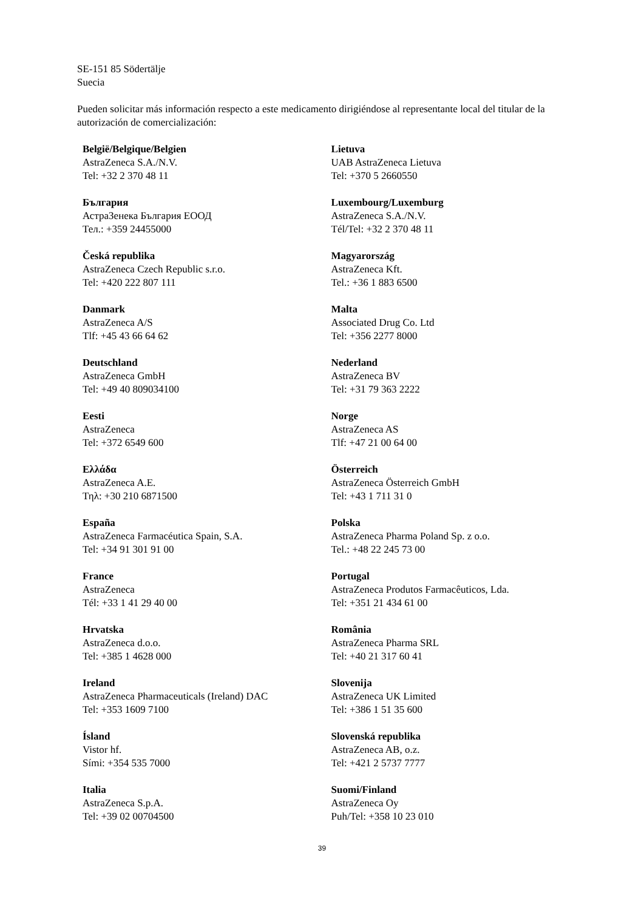SE-151 85 Södertälje
Suecia
Pueden solicitar más información respecto a este medicamento dirigiéndose al representante local del titular de la autorización de comercialización:
| België/Belgique/Belgien AstraZeneca S.A./N.V. Tel: +32 2 370 48 11 | Lietuva UAB AstraZeneca Lietuva Tel: +370 5 2660550 |
| България АстраЗенека България ЕООД Тел.: +359 24455000 | Luxembourg/Luxemburg AstraZeneca S.A./N.V. Tél/Tel: +32 2 370 48 11 |
| Česká republika AstraZeneca Czech Republic s.r.o. Tel: +420 222 807 111 | Magyarország AstraZeneca Kft. Tel.: +36 1 883 6500 |
| Danmark AstraZeneca A/S Tlf: +45 43 66 64 62 | Malta Associated Drug Co. Ltd Tel: +356 2277 8000 |
| Deutschland AstraZeneca GmbH Tel: +49 40 809034100 | Nederland AstraZeneca BV Tel: +31 79 363 2222 |
| Eesti AstraZeneca Tel: +372 6549 600 | Norge AstraZeneca AS Tlf: +47 21 00 64 00 |
| Ελλάδα AstraZeneca A.E. Τηλ: +30 210 6871500 | Österreich AstraZeneca Österreich GmbH Tel: +43 1 711 31 0 |
| España AstraZeneca Farmacéutica Spain, S.A. Tel: +34 91 301 91 00 | Polska AstraZeneca Pharma Poland Sp. z o.o. Tel.: +48 22 245 73 00 |
| France AstraZeneca Tél: +33 1 41 29 40 00 | Portugal AstraZeneca Produtos Farmacêuticos, Lda. Tel: +351 21 434 61 00 |
| Hrvatska AstraZeneca d.o.o. Tel: +385 1 4628 000 | România AstraZeneca Pharma SRL Tel: +40 21 317 60 41 |
| Ireland AstraZeneca Pharmaceuticals (Ireland) DAC Tel: +353 1609 7100 | Slovenija AstraZeneca UK Limited Tel: +386 1 51 35 600 |
| Ísland Vistor hf. Sími: +354 535 7000 | Slovenská republika AstraZeneca AB, o.z. Tel: +421 2 5737 7777 |
| Italia AstraZeneca S.p.A. Tel: +39 02 00704500 | Suomi/Finland AstraZeneca Oy Puh/Tel: +358 10 23 010 |
39